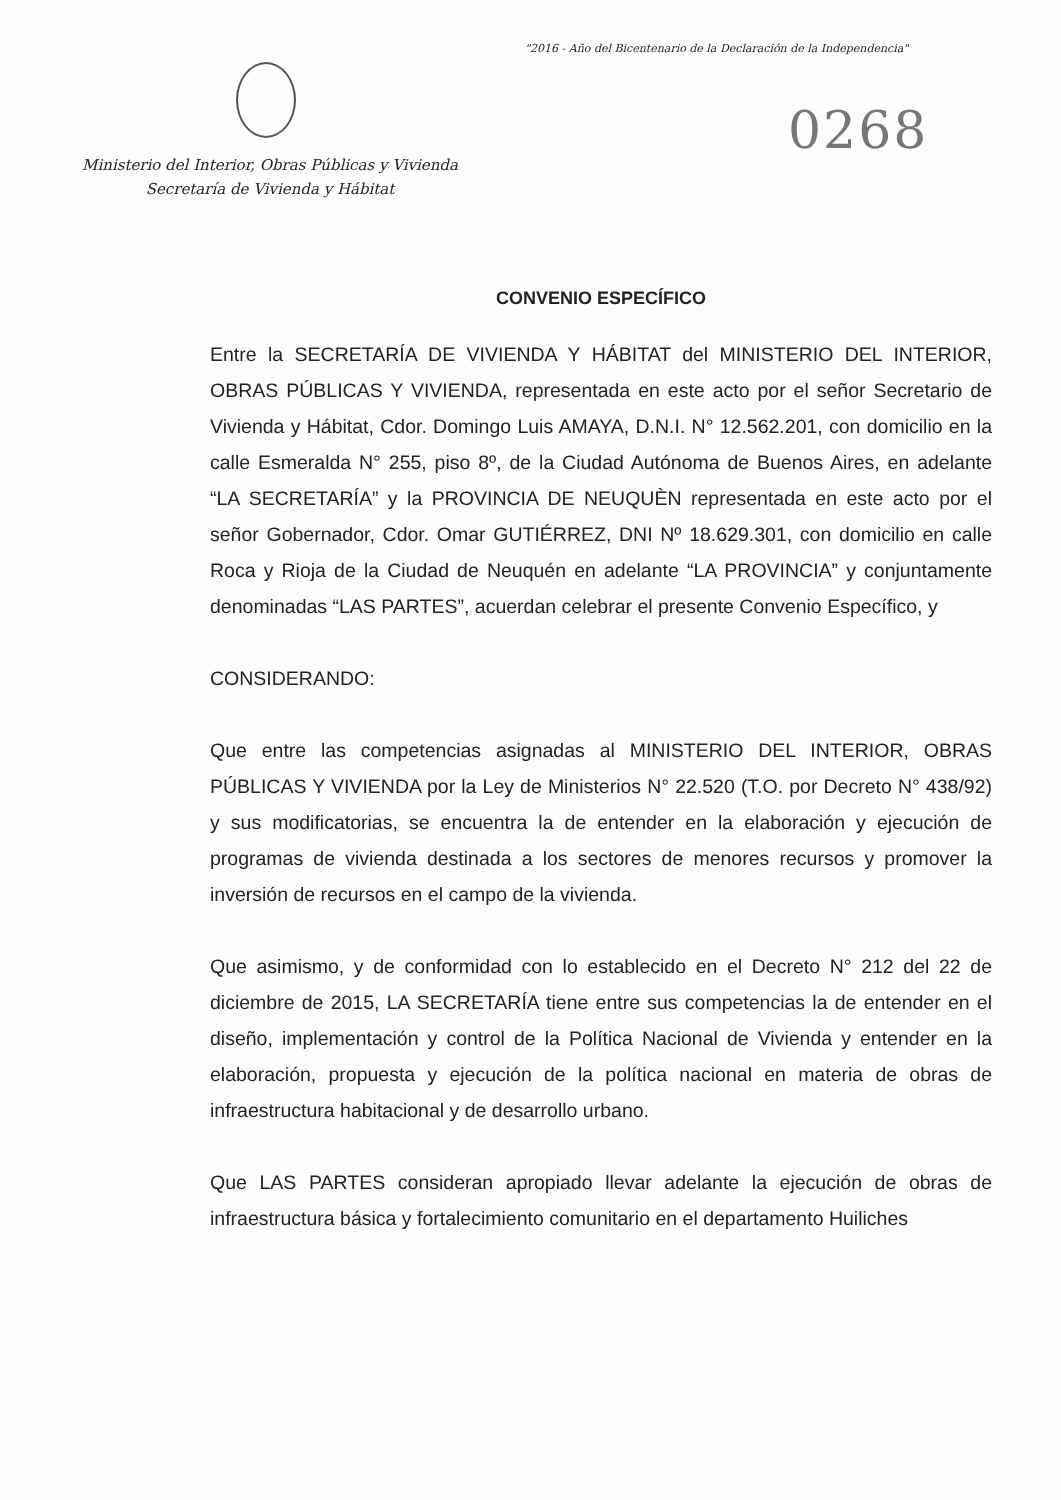"2016 - Año del Bicentenario de la Declaración de la Independencia"
0268
Ministerio del Interior, Obras Públicas y Vivienda
Secretaría de Vivienda y Hábitat
CONVENIO ESPECÍFICO
Entre la SECRETARÍA DE VIVIENDA Y HÁBITAT del MINISTERIO DEL INTERIOR, OBRAS PÚBLICAS Y VIVIENDA, representada en este acto por el señor Secretario de Vivienda y Hábitat, Cdor. Domingo Luis AMAYA, D.N.I. N° 12.562.201, con domicilio en la calle Esmeralda N° 255, piso 8º, de la Ciudad Autónoma de Buenos Aires, en adelante “LA SECRETARÍA” y la PROVINCIA DE NEUQUÈN representada en este acto por el señor Gobernador, Cdor. Omar GUTIÉRREZ, DNI Nº 18.629.301, con domicilio en calle Roca y Rioja de la Ciudad de Neuquén en adelante “LA PROVINCIA” y conjuntamente denominadas “LAS PARTES”, acuerdan celebrar el presente Convenio Específico, y
CONSIDERANDO:
Que entre las competencias asignadas al MINISTERIO DEL INTERIOR, OBRAS PÚBLICAS Y VIVIENDA por la Ley de Ministerios N° 22.520 (T.O. por Decreto N° 438/92) y sus modificatorias, se encuentra la de entender en la elaboración y ejecución de programas de vivienda destinada a los sectores de menores recursos y promover la inversión de recursos en el campo de la vivienda.
Que asimismo, y de conformidad con lo establecido en el Decreto N° 212 del 22 de diciembre de 2015, LA SECRETARÍA tiene entre sus competencias la de entender en el diseño, implementación y control de la Política Nacional de Vivienda y entender en la elaboración, propuesta y ejecución de la política nacional en materia de obras de infraestructura habitacional y de desarrollo urbano.
Que LAS PARTES consideran apropiado llevar adelante la ejecución de obras de infraestructura básica y fortalecimiento comunitario en el departamento Huiliches